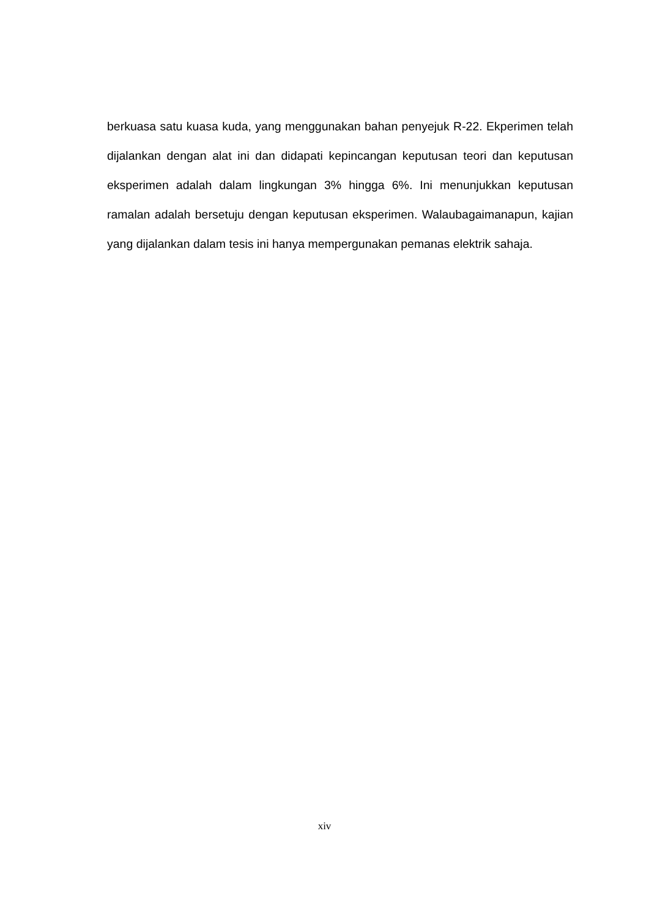berkuasa satu kuasa kuda, yang menggunakan bahan penyejuk R-22. Ekperimen telah dijalankan dengan alat ini dan didapati kepincangan keputusan teori dan keputusan eksperimen adalah dalam lingkungan 3% hingga 6%. Ini menunjukkan keputusan ramalan adalah bersetuju dengan keputusan eksperimen. Walaubagaimanapun, kajian yang dijalankan dalam tesis ini hanya mempergunakan pemanas elektrik sahaja.
xiv